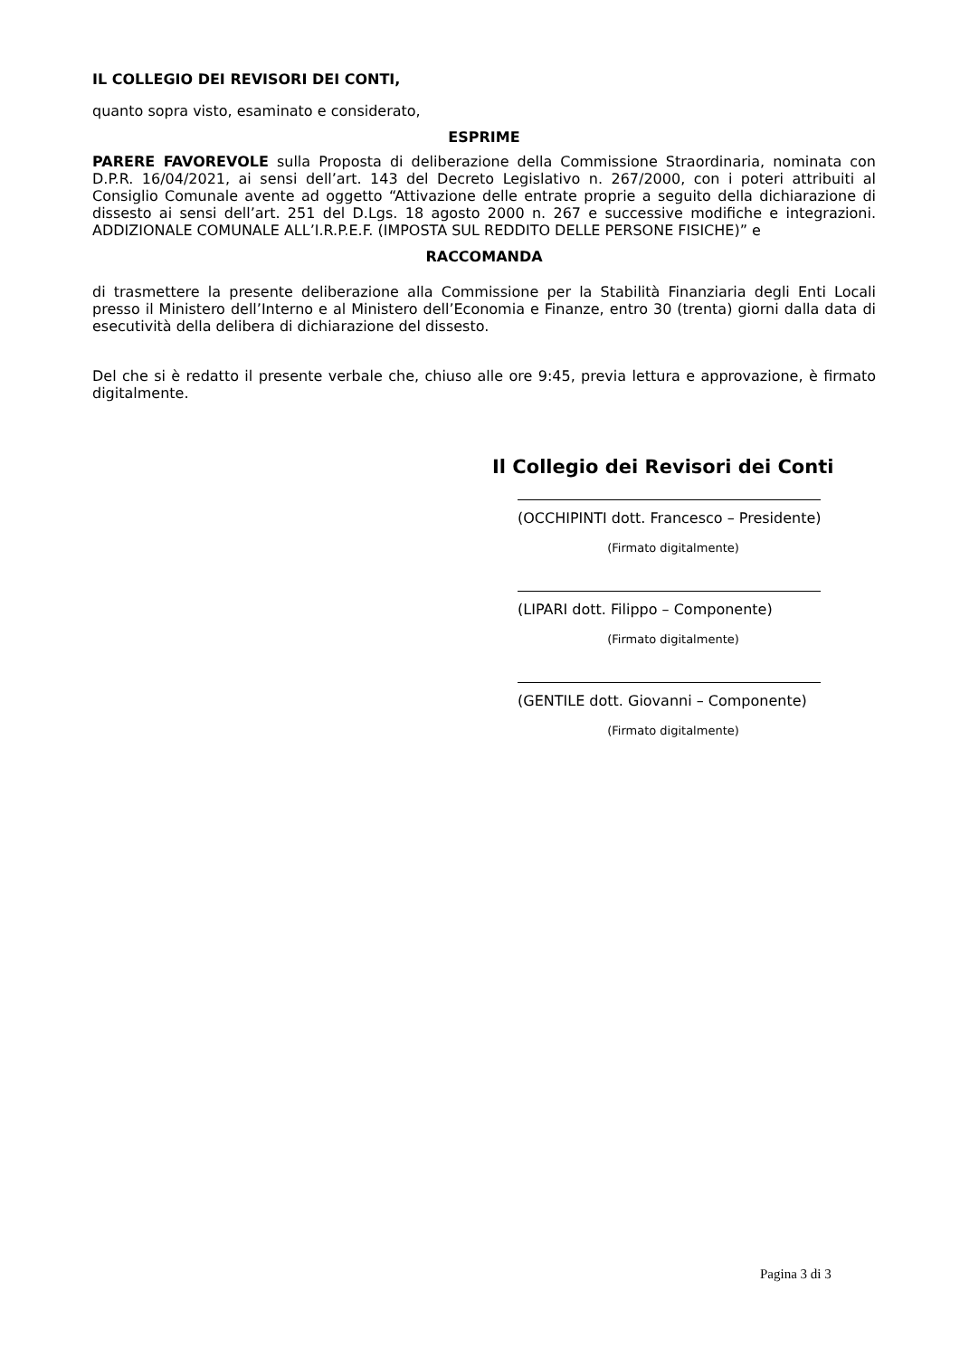IL COLLEGIO DEI REVISORI DEI CONTI,
quanto sopra visto, esaminato e considerato,
ESPRIME
PARERE FAVOREVOLE sulla Proposta di deliberazione della Commissione Straordinaria, nominata con D.P.R. 16/04/2021, ai sensi dell’art. 143 del Decreto Legislativo n. 267/2000, con i poteri attribuiti al Consiglio Comunale avente ad oggetto “Attivazione delle entrate proprie a seguito della dichiarazione di dissesto ai sensi dell’art. 251 del D.Lgs. 18 agosto 2000 n. 267 e successive modifiche e integrazioni. ADDIZIONALE COMUNALE ALL’I.R.P.E.F. (IMPOSTA SUL REDDITO DELLE PERSONE FISICHE)” e
RACCOMANDA
di trasmettere la presente deliberazione alla Commissione per la Stabilità Finanziaria degli Enti Locali presso il Ministero dell’Interno e al Ministero dell’Economia e Finanze, entro 30 (trenta) giorni dalla data di esecutività della delibera di dichiarazione del dissesto.
Del che si è redatto il presente verbale che, chiuso alle ore 9:45, previa lettura e approvazione, è firmato digitalmente.
Il Collegio dei Revisori dei Conti
(OCCHIPINTI dott. Francesco – Presidente)
(Firmato digitalmente)
(LIPARI dott. Filippo – Componente)
(Firmato digitalmente)
(GENTILE dott. Giovanni – Componente)
(Firmato digitalmente)
Pagina 3 di 3